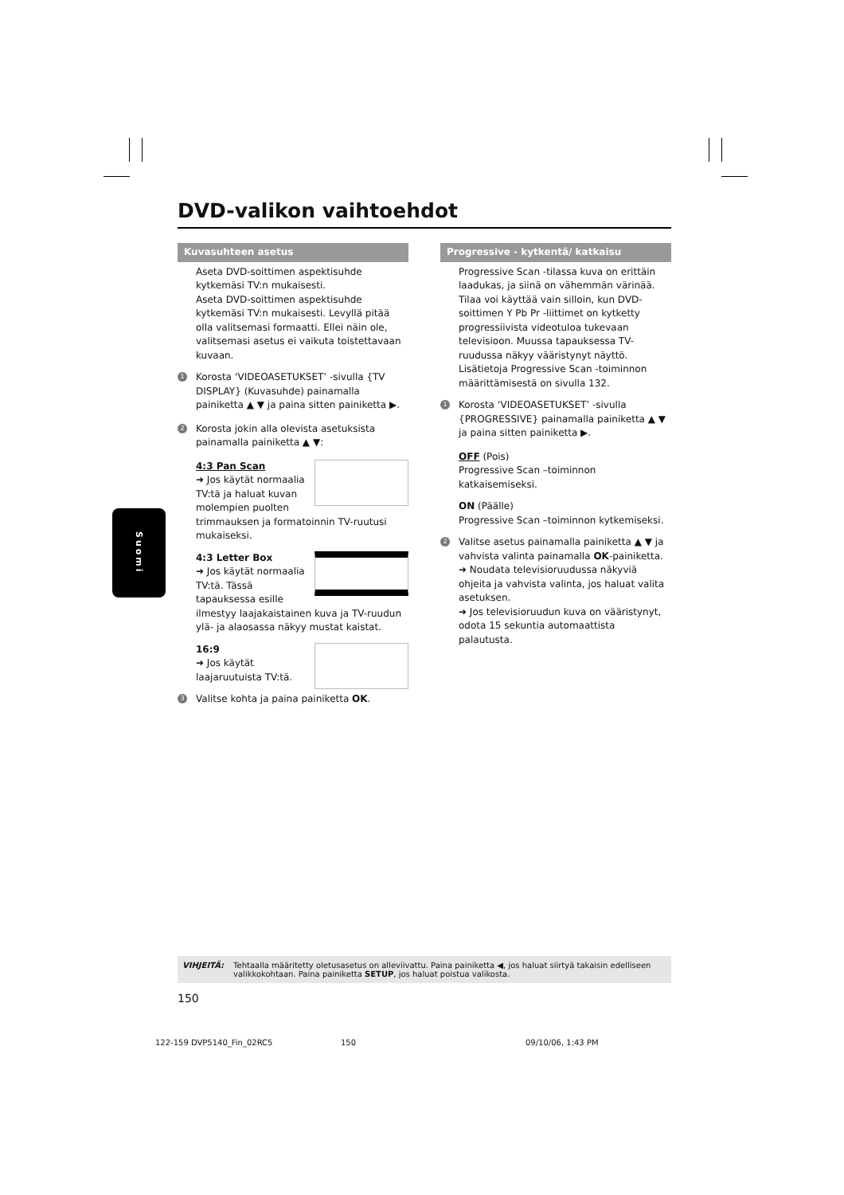DVD-valikon vaihtoehdot
Kuvasuhteen asetus
Aseta DVD-soittimen aspektisuhde kytkemäsi TV:n mukaisesti.
Aseta DVD-soittimen aspektisuhde kytkemäsi TV:n mukaisesti. Levyllä pitää olla valitsemasi formaatti. Ellei näin ole, valitsemasi asetus ei vaikuta toistettavaan kuvaan.
1 Korosta ‘VIDEOASETUKSET’ -sivulla {TV DISPLAY} (Kuvasuhde) painamalla painiketta ▲ ▼ ja paina sitten painiketta ▶.
2 Korosta jokin alla olevista asetuksista painamalla painiketta ▲ ▼:
4:3 Pan Scan
➜ Jos käytät normaalia TV:tä ja haluat kuvan molempien puolten trimmauksen ja formatoinnin TV-ruutusi mukaiseksi.
4:3 Letter Box
➜ Jos käytät normaalia TV:tä. Tässä tapauksessa esille ilmestyy laajakaistainen kuva ja TV-ruudun ylä- ja alaosassa näkyy mustat kaistat.
16:9
➜ Jos käytät laajaruutuista TV:tä.
3 Valitse kohta ja paina painiketta OK.
Progressive - kytkentä/ katkaisu
Progressive Scan -tilassa kuva on erittäin laadukas, ja siinä on vähemmän värinää. Tilaa voi käyttää vain silloin, kun DVD-soittimen Y Pb Pr -liittimet on kytketty progressiivista videotuloa tukevaan televisioon. Muussa tapauksessa TV-ruudussa näkyy vääristynyt näyttö. Lisätietoja Progressive Scan -toiminnon määrittämisestä on sivulla 132.
1 Korosta ‘VIDEOASETUKSET’ -sivulla {PROGRESSIVE} painamalla painiketta ▲ ▼ ja paina sitten painiketta ▶.
OFF (Pois)
Progressive Scan –toiminnon katkaisemiseksi.
ON (Päälle)
Progressive Scan –toiminnon kytkemiseksi.
2 Valitse asetus painamalla painiketta ▲ ▼ ja vahvista valinta painamalla OK-painiketta.
➜ Noudata televisioruudussa näkyviä ohjeita ja vahvista valinta, jos haluat valita asetuksen.
➜ Jos televisioruudun kuva on vääristynyt, odota 15 sekuntia automaattista palautusta.
Suomi
VIHJEITÄ: Tehtaalla määritetty oletusasetus on alleviivattu. Paina painiketta ◀, jos haluat siirtyä takaisin edelliseen valikkokohtaan. Paina painiketta SETUP, jos haluat poistua valikosta.
150
122-159 DVP5140_Fin_02RC5 150 09/10/06, 1:43 PM